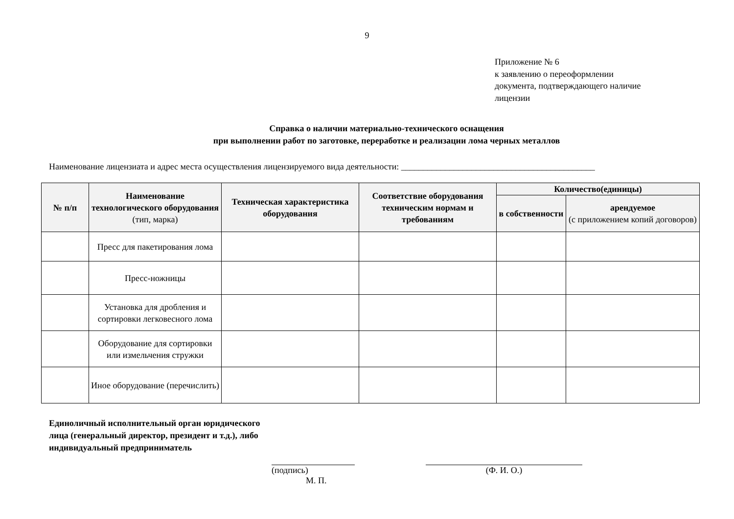9
Приложение № 6
к заявлению о переоформлении
документа, подтверждающего наличие
лицензии
Справка о наличии материально-технического оснащения
при выполнении работ по заготовке, переработке и реализации лома черных металлов
Наименование лицензиата и адрес места осуществления лицензируемого вида деятельности: ____________________________________________
| № п/п | Наименование технологического оборудования (тип, марка) | Техническая характеристика оборудования | Соответствие оборудования техническим нормам и требованиям | Количество(единицы) | |
| --- | --- | --- | --- | --- | --- |
| | | | | в собственности | арендуемое (с приложением копий договоров) |
| | Пресс для пакетирования лома | | | | |
| | Пресс-ножницы | | | | |
| | Установка для дробления и сортировки легковесного лома | | | | |
| | Оборудование для сортировки или измельчения стружки | | | | |
| | Иное оборудование (перечислить) | | | | |
Единоличный исполнительный орган юридического лица (генеральный директор, президент и т.д.), либо индивидуальный предприниматель
(подпись)
М. П.
(Ф. И. О.)